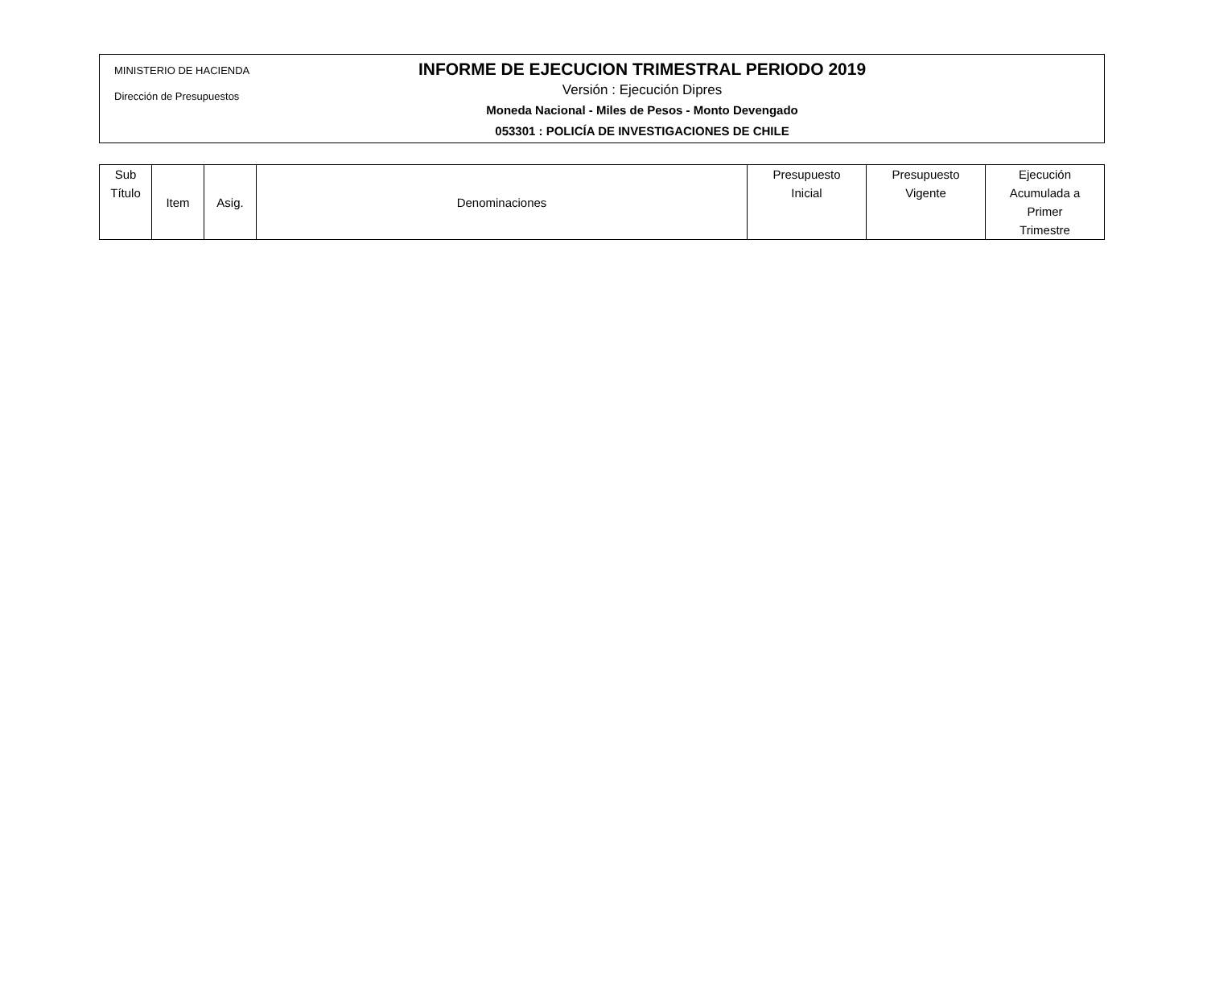MINISTERIO DE HACIENDA
Dirección de Presupuestos
INFORME DE EJECUCION TRIMESTRAL PERIODO 2019
Versión : Ejecución Dipres
Moneda Nacional - Miles de Pesos - Monto Devengado
053301 : POLICÍA DE INVESTIGACIONES DE CHILE
| Sub Título | Item | Asig. | Denominaciones | Presupuesto Inicial | Presupuesto Vigente | Ejecución Acumulada a Primer Trimestre |
| --- | --- | --- | --- | --- | --- | --- |